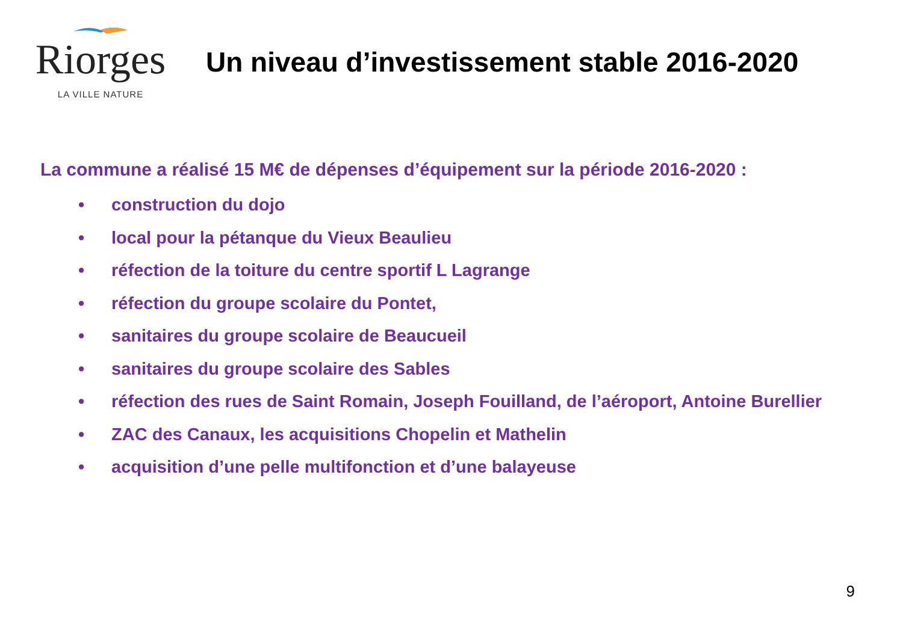Riorges
LA VILLE NATURE
Un niveau d’investissement stable 2016-2020
La commune a réalisé 15 M€ de dépenses d’équipement sur la période 2016-2020 :
• construction du dojo
• local pour la pétanque du Vieux Beaulieu
• réfection de la toiture du centre sportif L Lagrange
• réfection du groupe scolaire du Pontet,
• sanitaires du groupe scolaire de Beaucueil
• sanitaires du groupe scolaire des Sables
• réfection des rues de Saint Romain, Joseph Fouilland, de l’aéroport, Antoine Burellier
• ZAC des Canaux, les acquisitions Chopelin et Mathelin
• acquisition d’une pelle multifonction et d’une balayeuse
9